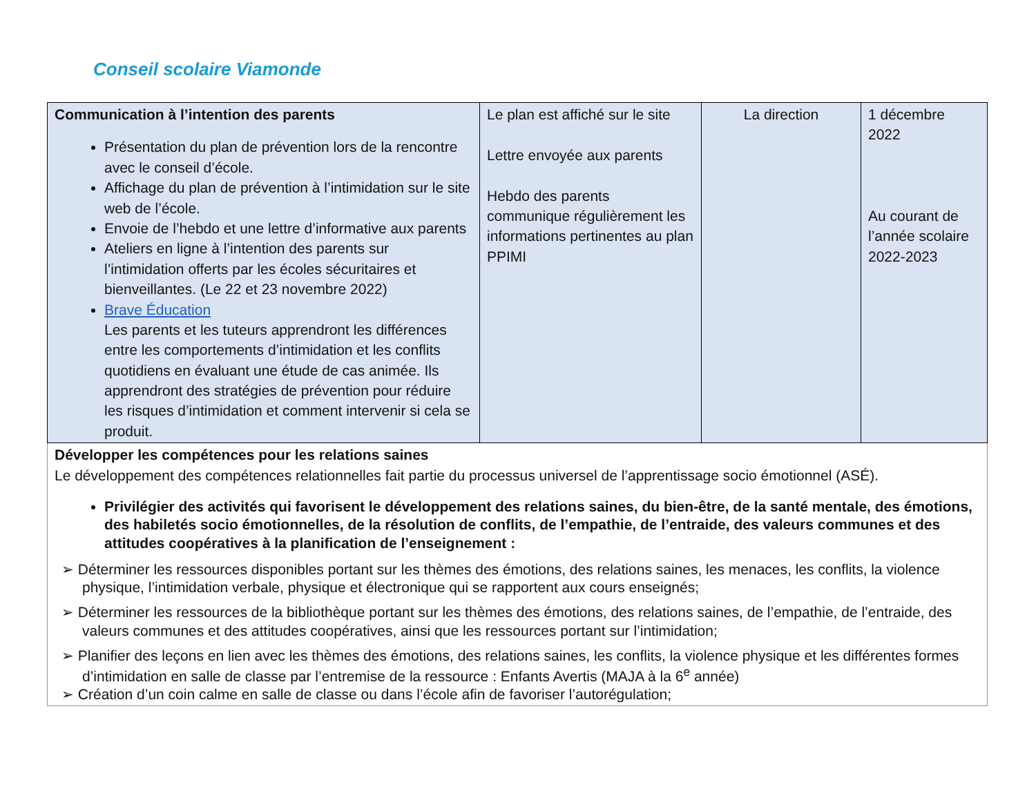Conseil scolaire Viamonde
| Communication à l’intention des parents Présentation du plan de prévention lors de la rencontre avec le conseil d’école. Affichage du plan de prévention à l’intimidation sur le site web de l’école. Envoie de l’hebdo et une lettre d’informative aux parents Ateliers en ligne à l’intention des parents sur l’intimidation offerts par les écoles sécuritaires et bienveillantes. (Le 22 et 23 novembre 2022) Brave Éducation Les parents et les tuteurs apprendront les différences entre les comportements d’intimidation et les conflits quotidiens en évaluant une étude de cas animée. Ils apprendront des stratégies de prévention pour réduire les risques d’intimidation et comment intervenir si cela se produit. | Le plan est affiché sur le site Lettre envoyée aux parents Hebdo des parents communique régulièrement les informations pertinentes au plan PPIMI | La direction | 1 décembre 2022 Au courant de l’année scolaire 2022-2023 |
| Développer les compétences pour les relations saines Le développement des compétences relationnelles fait partie du processus universel de l’apprentissage socio émotionnel (ASÉ). Privilégier des activités qui favorisent le développement des relations saines, du bien-être, de la santé mentale, des émotions, des habiletés socio émotionnelles, de la résolution de conflits, de l’empathie, de l’entraide, des valeurs communes et des attitudes coopératives à la planification de l’enseignement : ➢ Déterminer les ressources disponibles portant sur les thèmes des émotions, des relations saines, les menaces, les conflits, la violence physique, l’intimidation verbale, physique et électronique qui se rapportent aux cours enseignés; ➢ Déterminer les ressources de la bibliothèque portant sur les thèmes des émotions, des relations saines, de l’empathie, de l’entraide, des valeurs communes et des attitudes coopératives, ainsi que les ressources portant sur l’intimidation; ➢ Planifier des leçons en lien avec les thèmes des émotions, des relations saines, les conflits, la violence physique et les différentes formes d’intimidation en salle de classe par l’entremise de la ressource : Enfants Avertis (MAJA à la 6<sup>e</sup> année) ➢ Création d’un coin calme en salle de classe ou dans l’école afin de favoriser l’autorégulation; | | | |